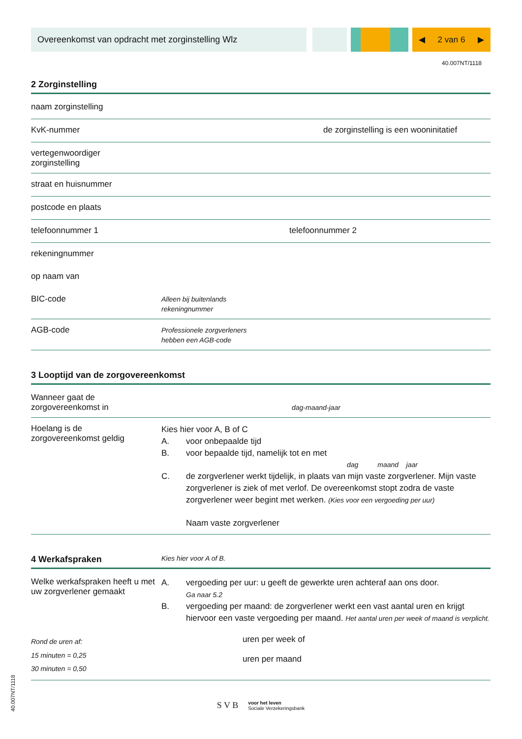Overeenkomst van opdracht met zorginstelling Wlz
◀ 2 van 6 ▶
40.007NT/1118
2 Zorginstelling
naam zorginstelling
KvK-nummer de zorginstelling is een wooninitatief
vertegenwoordiger
zorginstelling
straat en huisnummer
postcode en plaats
telefoonnummer 1 telefoonnummer 2
rekeningnummer
op naam van
BIC-code
Alleen bij buitenlands
rekeningnummer
AGB-code
Professionele zorgverleners
hebben een AGB-code
3 Looptijd van de zorgovereenkomst
Wanneer gaat de
zorgovereenkomst in
dag-maand-jaar
Hoelang is de
zorgovereenkomst geldig
Kies hier voor A, B of C
A. voor onbepaalde tijd
B. voor bepaalde tijd, namelijk tot en met
dag maand jaar
C. de zorgverlener werkt tijdelijk, in plaats van mijn vaste zorgverlener. Mijn vaste zorgverlener is ziek of met verlof. De overeenkomst stopt zodra de vaste zorgverlener weer begint met werken. (Kies voor een vergoeding per uur)
Naam vaste zorgverlener
4 Werkafspraken Kies hier voor A of B.
Welke werkafspraken heeft u met uw zorgverlener gemaakt
A. vergoeding per uur: u geeft de gewerkte uren achteraf aan ons door.
Ga naar 5.2
B. vergoeding per maand: de zorgverlener werkt een vast aantal uren en krijgt hiervoor een vaste vergoeding per maand. Het aantal uren per week of maand is verplicht.
Rond de uren af:
15 minuten = 0,25
30 minuten = 0,50
uren per week of
uren per maand
S V B voor het leven
Sociale Verzekeringsbank
40.007NT/1118